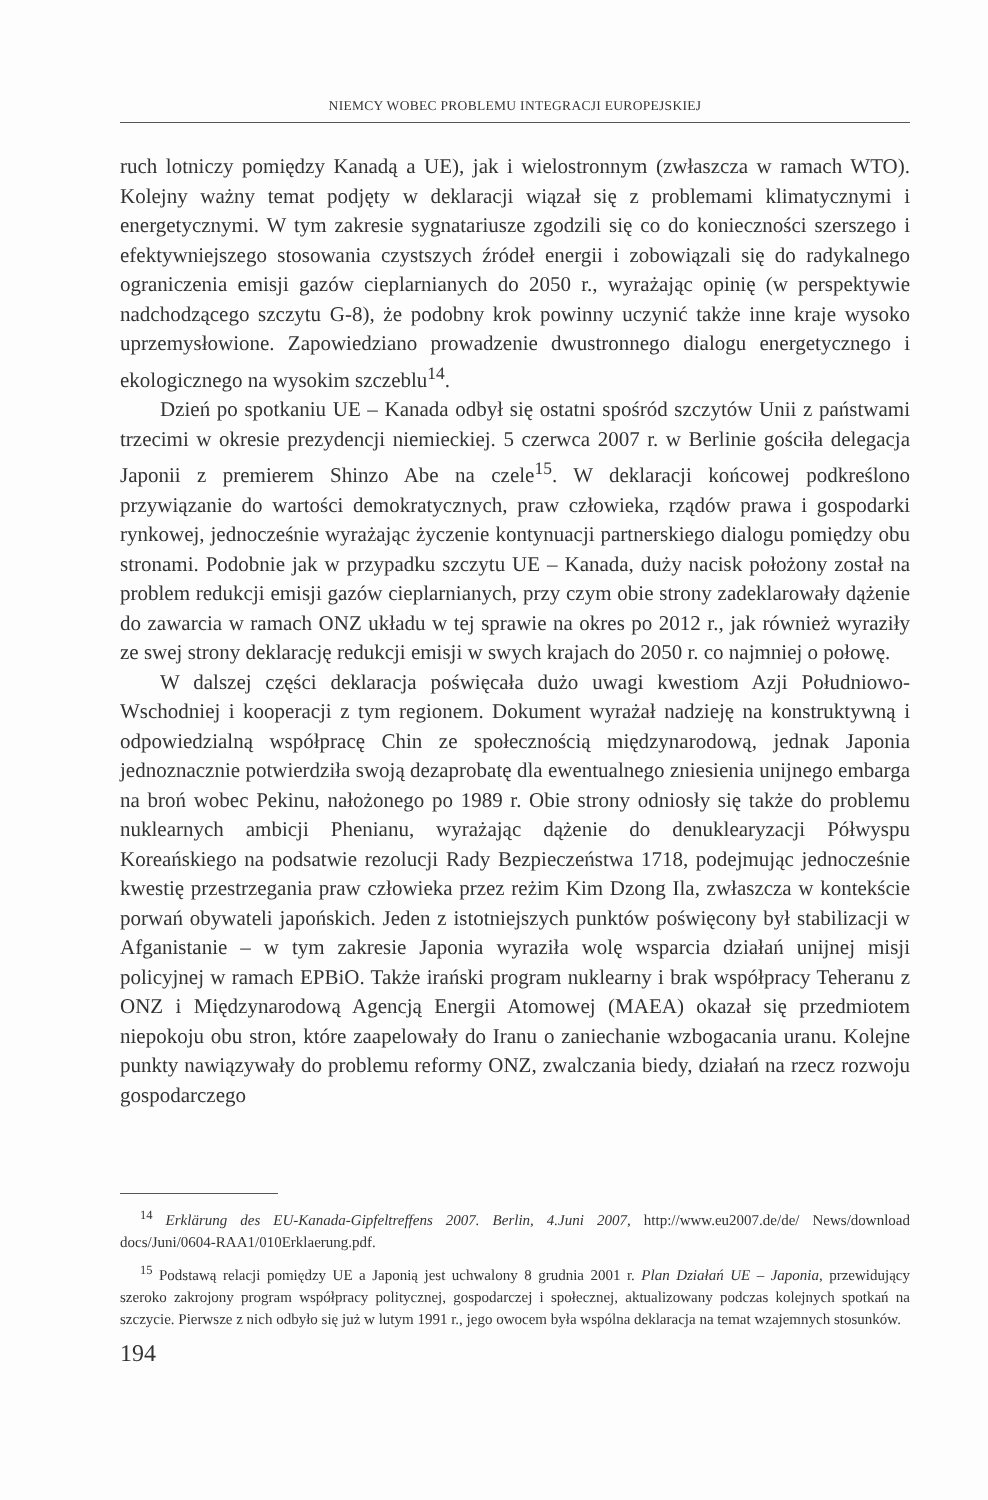NIEMCY WOBEC PROBLEMU INTEGRACJI EUROPEJSKIEJ
ruch lotniczy pomiędzy Kanadą a UE), jak i wielostronnym (zwłaszcza w ramach WTO). Kolejny ważny temat podjęty w deklaracji wiązał się z problemami klimatycznymi i energetycznymi. W tym zakresie sygnatariusze zgodzili się co do konieczności szerszego i efektywniejszego stosowania czystszych źródeł energii i zobowiązali się do radykalnego ograniczenia emisji gazów cieplarnianych do 2050 r., wyrażając opinię (w perspektywie nadchodzącego szczytu G-8), że podobny krok powinny uczynić także inne kraje wysoko uprzemysłowione. Zapowiedziano prowadzenie dwustronnego dialogu energetycznego i ekologicznego na wysokim szczeblu<sup>14</sup>.
Dzień po spotkaniu UE – Kanada odbył się ostatni spośród szczytów Unii z państwami trzecimi w okresie prezydencji niemieckiej. 5 czerwca 2007 r. w Berlinie gościła delegacja Japonii z premierem Shinzo Abe na czele<sup>15</sup>. W deklaracji końcowej podkreślono przywiązanie do wartości demokratycznych, praw człowieka, rządów prawa i gospodarki rynkowej, jednocześnie wyrażając życzenie kontynuacji partnerskiego dialogu pomiędzy obu stronami. Podobnie jak w przypadku szczytu UE – Kanada, duży nacisk położony został na problem redukcji emisji gazów cieplarnianych, przy czym obie strony zadeklarowały dążenie do zawarcia w ramach ONZ układu w tej sprawie na okres po 2012 r., jak również wyraziły ze swej strony deklarację redukcji emisji w swych krajach do 2050 r. co najmniej o połowę.
W dalszej części deklaracja poświęcała dużo uwagi kwestiom Azji Południowo-Wschodniej i kooperacji z tym regionem. Dokument wyrażał nadzieję na konstruktywną i odpowiedzialną współpracę Chin ze społecznością międzynarodową, jednak Japonia jednoznacznie potwierdziła swoją dezaprobatę dla ewentualnego zniesienia unijnego embarga na broń wobec Pekinu, nałożonego po 1989 r. Obie strony odniosły się także do problemu nuklearnych ambicji Phenianu, wyrażając dążenie do denuklearyzacji Półwyspu Koreańskiego na podsatwie rezolucji Rady Bezpieczeństwa 1718, podejmując jednocześnie kwestię przestrzegania praw człowieka przez reżim Kim Dzong Ila, zwłaszcza w kontekście porwań obywateli japońskich. Jeden z istotniejszych punktów poświęcony był stabilizacji w Afganistanie – w tym zakresie Japonia wyraziła wolę wsparcia działań unijnej misji policyjnej w ramach EPBiO. Także irański program nuklearny i brak współpracy Teheranu z ONZ i Międzynarodową Agencją Energii Atomowej (MAEA) okazał się przedmiotem niepokoju obu stron, które zaapelowały do Iranu o zaniechanie wzbogacania uranu. Kolejne punkty nawiązywały do problemu reformy ONZ, zwalczania biedy, działań na rzecz rozwoju gospodarczego
<sup>14</sup> Erklärung des EU-Kanada-Gipfeltreffens 2007. Berlin, 4.Juni 2007, http://www.eu2007.de/de/ News/download docs/Juni/0604-RAA1/010Erklaerung.pdf.
<sup>15</sup> Podstawą relacji pomiędzy UE a Japonią jest uchwalony 8 grudnia 2001 r. Plan Działań UE – Japonia, przewidujący szeroko zakrojony program współpracy politycznej, gospodarczej i społecznej, aktualizowany podczas kolejnych spotkań na szczycie. Pierwsze z nich odbyło się już w lutym 1991 r., jego owocem była wspólna deklaracja na temat wzajemnych stosunków.
194